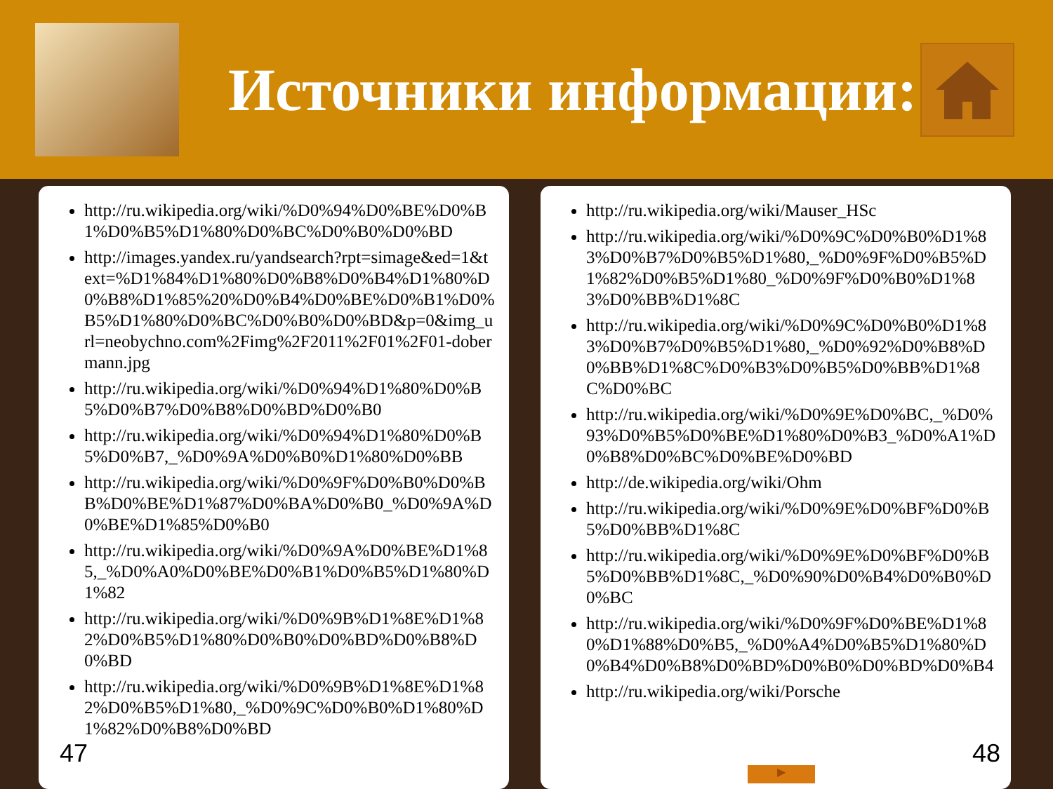Источники информации:
http://ru.wikipedia.org/wiki/%D0%94%D0%BE%D0%B1%D0%B5%D1%80%D0%BC%D0%B0%D0%BD
http://images.yandex.ru/yandsearch?rpt=simage&ed=1&text=%D1%84%D1%80%D0%B8%D0%B4%D1%80%D0%B8%D1%85%20%D0%B4%D0%BE%D0%B1%D0%B5%D1%80%D0%BC%D0%B0%D0%BD&p=0&img_url=neobychno.com%2Fimg%2F2011%2F01%2F01-dobermann.jpg
http://ru.wikipedia.org/wiki/%D0%94%D1%80%D0%B5%D0%B7%D0%B8%D0%BD%D0%B0
http://ru.wikipedia.org/wiki/%D0%94%D1%80%D0%B5%D0%B7,_%D0%9A%D0%B0%D1%80%D0%BB
http://ru.wikipedia.org/wiki/%D0%9F%D0%B0%D0%BB%D0%BE%D1%87%D0%BA%D0%B0_%D0%9A%D0%BE%D1%85%D0%B0
http://ru.wikipedia.org/wiki/%D0%9A%D0%BE%D1%85,_%D0%A0%D0%BE%D0%B1%D0%B5%D1%80%D1%82
http://ru.wikipedia.org/wiki/%D0%9B%D1%8E%D1%82%D0%B5%D1%80%D0%B0%D0%BD%D0%B8%D0%BD
http://ru.wikipedia.org/wiki/%D0%9B%D1%8E%D1%82%D0%B5%D1%80,_%D0%9C%D0%B0%D1%80%D1%82%D0%B8%D0%BD
47
http://ru.wikipedia.org/wiki/Mauser_HSc
http://ru.wikipedia.org/wiki/%D0%9C%D0%B0%D1%83%D0%B7%D0%B5%D1%80,_%D0%9F%D0%B5%D1%82%D0%B5%D1%80_%D0%9F%D0%B0%D1%83%D0%BB%D1%8C
http://ru.wikipedia.org/wiki/%D0%9C%D0%B0%D1%83%D0%B7%D0%B5%D1%80,_%D0%92%D0%B8%D0%BB%D1%8C%D0%B3%D0%B5%D0%BB%D1%8C%D0%BC
http://ru.wikipedia.org/wiki/%D0%9E%D0%BC,_%D0%93%D0%B5%D0%BE%D1%80%D0%B3_%D0%A1%D0%B8%D0%BC%D0%BE%D0%BD
http://de.wikipedia.org/wiki/Ohm
http://ru.wikipedia.org/wiki/%D0%9E%D0%BF%D0%B5%D0%BB%D1%8C
http://ru.wikipedia.org/wiki/%D0%9E%D0%BF%D0%B5%D0%BB%D1%8C,_%D0%90%D0%B4%D0%B0%D0%BC
http://ru.wikipedia.org/wiki/%D0%9F%D0%BE%D1%80%D1%88%D0%B5,_%D0%A4%D0%B5%D1%80%D0%B4%D0%B8%D0%BD%D0%B0%D0%BD%D0%B4
http://ru.wikipedia.org/wiki/Porsche
▶
48